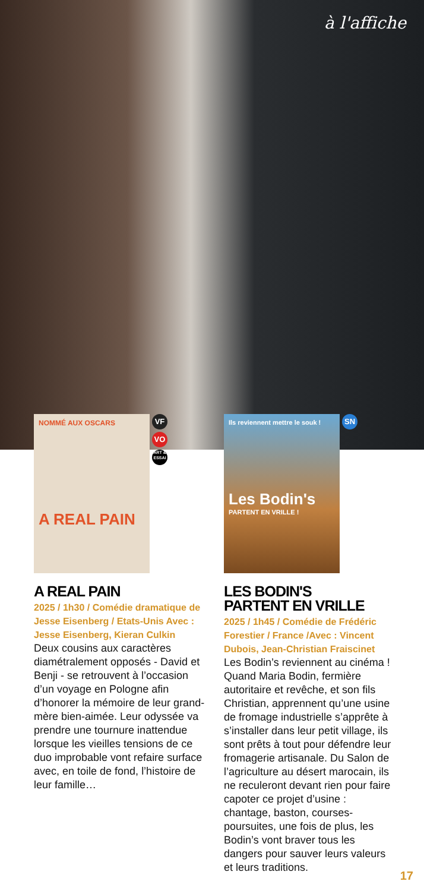à l'affiche
NOMMÉ AUX OSCARS
A REAL PAIN
VF VO ART & ESSAI
A REAL PAIN
2025 / 1h30 / Comédie dramatique de Jesse Eisenberg / Etats-Unis Avec : Jesse Eisenberg, Kieran Culkin
Deux cousins aux caractères diamétralement opposés - David et Benji - se retrouvent à l’occasion d’un voyage en Pologne afin d’honorer la mémoire de leur grand-mère bien-aimée. Leur odyssée va prendre une tournure inattendue lorsque les vieilles tensions de ce duo improbable vont refaire surface avec, en toile de fond, l’histoire de leur famille…
Ils reviennent mettre le souk !
Les Bodin's
PARTENT EN VRILLE !
SN
LES BODIN'S
PARTENT EN VRILLE
2025 / 1h45 / Comédie de Frédéric Forestier / France /Avec : Vincent Dubois, Jean-Christian Fraiscinet
Les Bodin’s reviennent au cinéma ! Quand Maria Bodin, fermière autoritaire et revêche, et son fils Christian, apprennent qu’une usine de fromage industrielle s’apprête à s’installer dans leur petit village, ils sont prêts à tout pour défendre leur fromagerie artisanale. Du Salon de l’agriculture au désert marocain, ils ne reculeront devant rien pour faire capoter ce projet d’usine : chantage, baston, courses-poursuites, une fois de plus, les Bodin’s vont braver tous les dangers pour sauver leurs valeurs et leurs traditions.
17